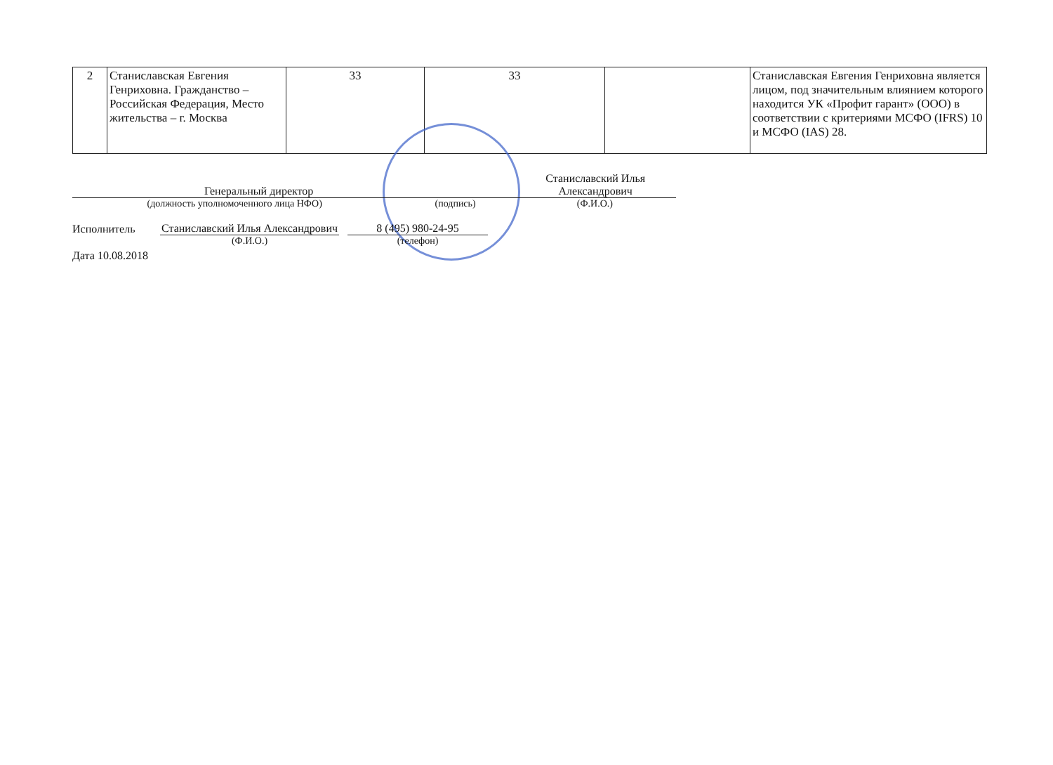| 2 | Станиславская Евгения Генриховна. Гражданство – Российская Федерация, Место жительства – г. Москва | 33 | 33 | | Станиславская Евгения Генриховна является лицом, под значительным влиянием которого находится УК «Профит гарант» (ООО) в соответствии с критериями МСФО (IFRS) 10 и МСФО (IAS) 28. |
Генеральный директор
Станиславский Илья Александрович
(должность уполномоченного лица НФО) (подпись) (Ф.И.О.)
Исполнитель
Станиславский Илья Александрович
8 (495) 980-24-95
(Ф.И.О.) (телефон)
Дата 10.08.2018